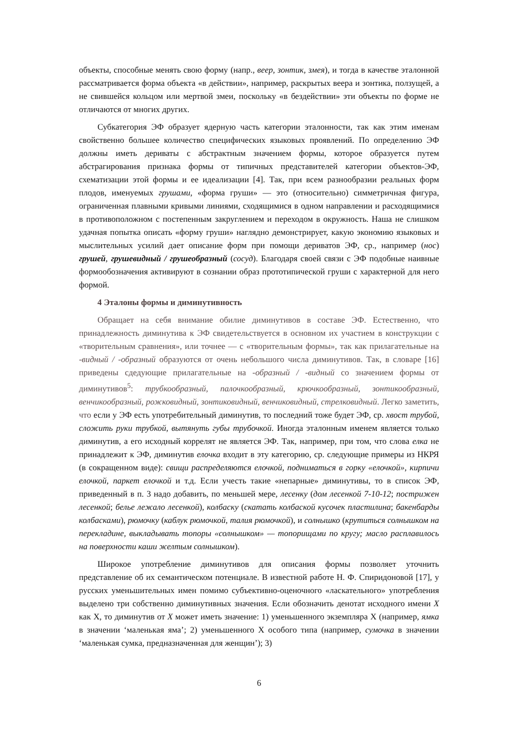объекты, способные менять свою форму (напр., веер, зонтик, змея), и тогда в качестве эталонной рассматривается форма объекта «в действии», например, раскрытых веера и зонтика, ползущей, а не свившейся кольцом или мертвой змеи, поскольку «в бездействии» эти объекты по форме не отличаются от многих других.
Субкатегория ЭФ образует ядерную часть категории эталонности, так как этим именам свойственно большее количество специфических языковых проявлений. По определению ЭФ должны иметь дериваты с абстрактным значением формы, которое образуется путем абстрагирования признака формы от типичных представителей категории объектов-ЭФ, схематизации этой формы и ее идеализации [4]. Так, при всем разнообразии реальных форм плодов, именуемых грушами, «форма груши» — это (относительно) симметричная фигура, ограниченная плавными кривыми линиями, сходящимися в одном направлении и расходящимися в противоположном с постепенным закруглением и переходом в окружность. Наша не слишком удачная попытка описать «форму груши» наглядно демонстрирует, какую экономию языковых и мыслительных усилий дает описание форм при помощи дериватов ЭФ, ср., например (нос) грушей, грушевидный / грушеобразный (сосуд). Благодаря своей связи с ЭФ подобные наивные формообозначения активируют в сознании образ прототипической груши с характерной для него формой.
4 Эталоны формы и диминутивность
Обращает на себя внимание обилие диминутивов в составе ЭФ. Естественно, что принадлежность диминутива к ЭФ свидетельствуется в основном их участием в конструкции с «творительным сравнения», или точнее — с «творительным формы», так как прилагательные на -видный / -образный образуются от очень небольшого числа диминутивов. Так, в словаре [16] приведены сдедующие прилагательные на -образный / -видный со значением формы от диминутивов<sup>5</sup>: трубкообразный, палочкообразный, крючкообразный, зонтикообразный, венчикообразный, рожковидный, зонтиковидный, венчиковидный, стрелковидный. Легко заметить, что если у ЭФ есть употребительный диминутив, то последний тоже будет ЭФ, ср. хвост трубой, сложить руки трубкой, вытянуть губы трубочкой. Иногда эталонным именем является только диминутив, а его исходный коррелят не является ЭФ. Так, например, при том, что слова елка не принадлежит к ЭФ, диминутив елочка входит в эту категорию, ср. следующие примеры из НКРЯ (в сокращенном виде): свищи распределяются елочкой, подниматься в горку «елочкой», кирпичи елочкой, паркет елочкой и т.д. Если учесть такие «непарные» диминутивы, то в список ЭФ, приведенный в п. 3 надо добавить, по меньшей мере, лесенку (дом лесенкой 7-10-12; пострижен лесенкой; белье лежало лесенкой), колбаску (скатать колбаской кусочек пластилина; бакенбарды колбасками), рюмочку (каблук рюмочкой, талия рюмочкой), и солнышко (крутиться солнышком на перекладине, выкладывать топоры «солнышком» — топорищами по кругу; масло расплавилось на поверхности каши желтым солнышком).
Широкое употребление диминутивов для описания формы позволяет уточнить представление об их семантическом потенциале. В известной работе Н. Ф. Спиридоновой [17], у русских уменьшительных имен помимо субъективно-оценочного «ласкательного» употребления выделено три собственно диминутивных значения. Если обозначить денотат исходного имени X как X, то диминутив от X может иметь значение: 1) уменьшенного экземпляра X (например, ямка в значении ‘маленькая яма’; 2) уменьшенного X особого типа (например, сумочка в значении ‘маленькая сумка, предназначенная для женщин’); 3)
6